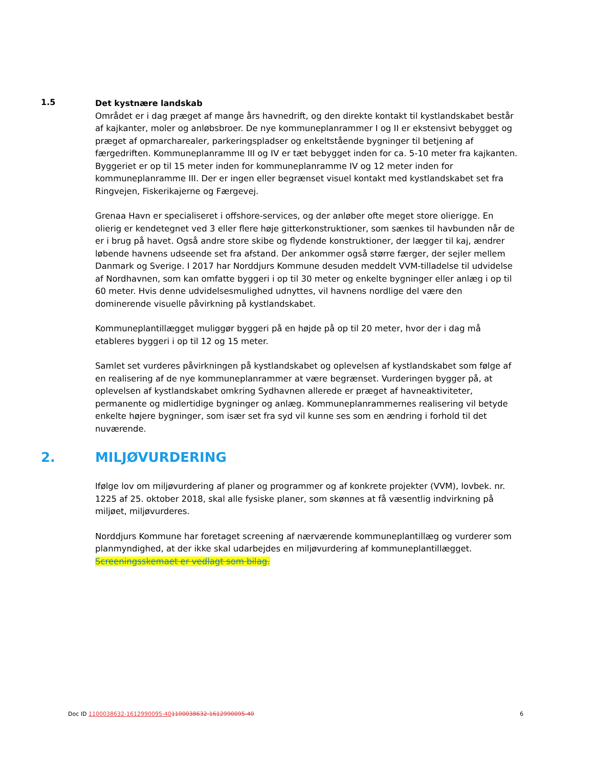1.5
Det kystnære landskab
Området er i dag præget af mange års havnedrift, og den direkte kontakt til kystlandskabet består af kajkanter, moler og anløbsbroer. De nye kommuneplanrammer I og II er ekstensivt bebygget og præget af opmarcharealer, parkeringspladser og enkeltstående bygninger til betjening af færgedriften. Kommuneplanramme III og IV er tæt bebygget inden for ca. 5-10 meter fra kajkanten. Byggeriet er op til 15 meter inden for kommuneplanramme IV og 12 meter inden for kommuneplanramme III. Der er ingen eller begrænset visuel kontakt med kystlandskabet set fra Ringvejen, Fiskerikajerne og Færgevej.
Grenaa Havn er specialiseret i offshore-services, og der anløber ofte meget store olierigge. En olierig er kendetegnet ved 3 eller flere høje gitterkonstruktioner, som sænkes til havbunden når de er i brug på havet. Også andre store skibe og flydende konstruktioner, der lægger til kaj, ændrer løbende havnens udseende set fra afstand. Der ankommer også større færger, der sejler mellem Danmark og Sverige. I 2017 har Norddjurs Kommune desuden meddelt VVM-tilladelse til udvidelse af Nordhavnen, som kan omfatte byggeri i op til 30 meter og enkelte bygninger eller anlæg i op til 60 meter. Hvis denne udvidelsesmulighed udnyttes, vil havnens nordlige del være den dominerende visuelle påvirkning på kystlandskabet.
Kommuneplantillægget muliggør byggeri på en højde på op til 20 meter, hvor der i dag må etableres byggeri i op til 12 og 15 meter.
Samlet set vurderes påvirkningen på kystlandskabet og oplevelsen af kystlandskabet som følge af en realisering af de nye kommuneplanrammer at være begrænset. Vurderingen bygger på, at oplevelsen af kystlandskabet omkring Sydhavnen allerede er præget af havneaktiviteter, permanente og midlertidige bygninger og anlæg. Kommuneplanrammernes realisering vil betyde enkelte højere bygninger, som især set fra syd vil kunne ses som en ændring i forhold til det nuværende.
2. MILJØVURDERING
Ifølge lov om miljøvurdering af planer og programmer og af konkrete projekter (VVM), lovbek. nr. 1225 af 25. oktober 2018, skal alle fysiske planer, som skønnes at få væsentlig indvirkning på miljøet, miljøvurderes.
Norddjurs Kommune har foretaget screening af nærværende kommuneplantillæg og vurderer som planmyndighed, at der ikke skal udarbejdes en miljøvurdering af kommuneplantillægget. Screeningsskemaet er vedlagt som bilag.
Doc ID 1100038632-1612990095-401100038632-1612990095-40 6